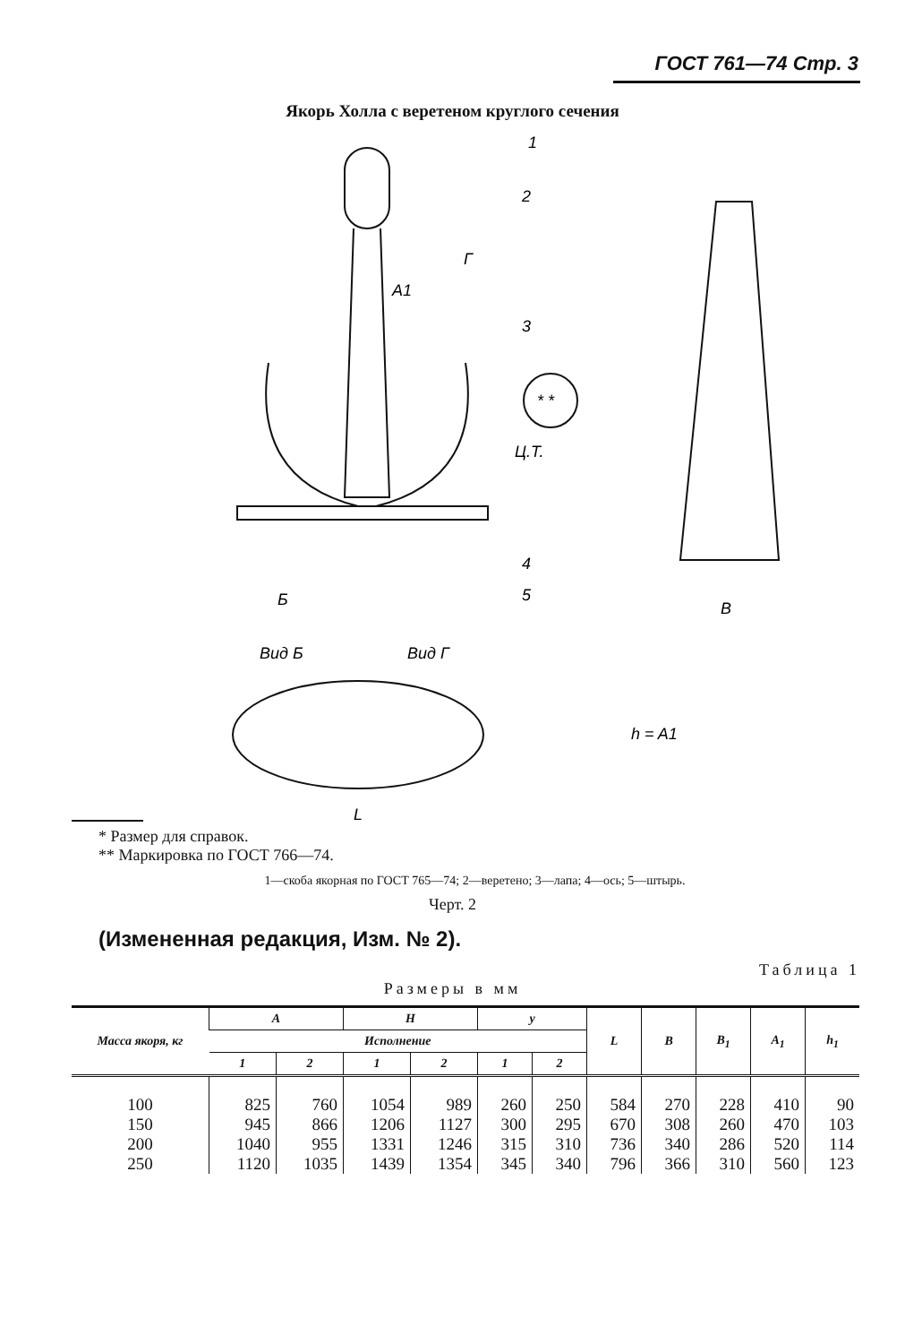ГОСТ 761—74 Стр. 3
Якорь Холла с веретеном круглого сечения
1
2
3
4
5
A1
Г
Ц.Т.
* *
Б
B
Вид Б
Вид Г
L
h = A1
* Размер для справок.
** Маркировка по ГОСТ 766—74.
1—скоба якорная по ГОСТ 765—74; 2—веретено; 3—лапа; 4—ось; 5—штырь.
Черт. 2
(Измененная редакция, Изм. № 2).
Таблица 1
Размеры в мм
| Масса якоря, кг | A | | H | | y | | L | B | B<sub>1</sub> | A<sub>1</sub> | h<sub>1</sub> |
| --- | --- | --- | --- | --- | --- | --- | --- | --- | --- | --- | --- |
| | Исполнение | | | | | | | | | | |
| | 1 | 2 | 1 | 2 | 1 | 2 | | | | | |
| 100 | 825 | 760 | 1054 | 989 | 260 | 250 | 584 | 270 | 228 | 410 | 90 |
| 150 | 945 | 866 | 1206 | 1127 | 300 | 295 | 670 | 308 | 260 | 470 | 103 |
| 200 | 1040 | 955 | 1331 | 1246 | 315 | 310 | 736 | 340 | 286 | 520 | 114 |
| 250 | 1120 | 1035 | 1439 | 1354 | 345 | 340 | 796 | 366 | 310 | 560 | 123 |